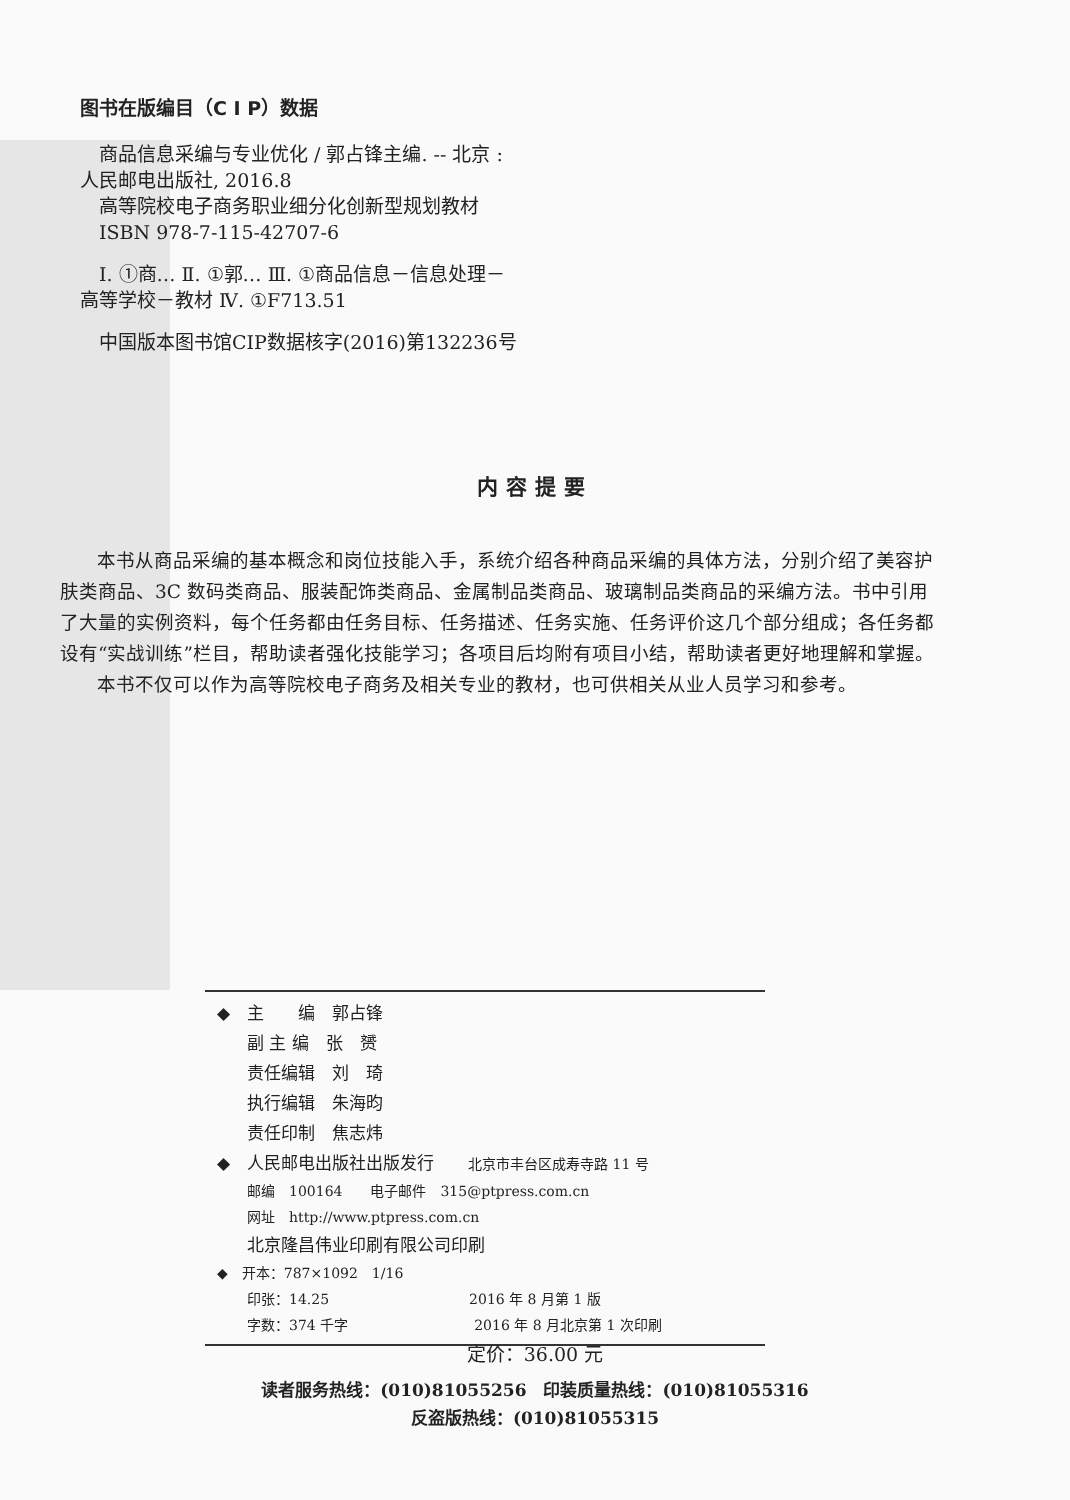图书在版编目（C I P）数据
　商品信息采编与专业优化 / 郭占锋主编. -- 北京 :
人民邮电出版社, 2016.8
　高等院校电子商务职业细分化创新型规划教材
　ISBN 978-7-115-42707-6
　Ⅰ. ①商… Ⅱ. ①郭… Ⅲ. ①商品信息－信息处理－
高等学校－教材 Ⅳ. ①F713.51
　中国版本图书馆CIP数据核字(2016)第132236号
内容提要
本书从商品采编的基本概念和岗位技能入手，系统介绍各种商品采编的具体方法，分别介绍了美容护肤类商品、3C 数码类商品、服装配饰类商品、金属制品类商品、玻璃制品类商品的采编方法。书中引用了大量的实例资料，每个任务都由任务目标、任务描述、任务实施、任务评价这几个部分组成；各任务都设有“实战训练”栏目，帮助读者强化技能学习；各项目后均附有项目小结，帮助读者更好地理解和掌握。
本书不仅可以作为高等院校电子商务及相关专业的教材，也可供相关从业人员学习和参考。
◆　主　　编　郭占锋
副 主 编　张　赟
责任编辑　刘　琦
执行编辑　朱海昀
责任印制　焦志炜
◆　人民邮电出版社出版发行　　北京市丰台区成寿寺路 11 号
邮编　100164　　电子邮件　315@ptpress.com.cn
网址　http://www.ptpress.com.cn
北京隆昌伟业印刷有限公司印刷
◆　开本：787×1092　1/16
印张：14.25　　　　　　　　　　2016 年 8 月第 1 版
字数：374 千字　　　　　　　　　2016 年 8 月北京第 1 次印刷
定价：36.00 元
读者服务热线：(010)81055256　印装质量热线：(010)81055316
反盗版热线：(010)81055315